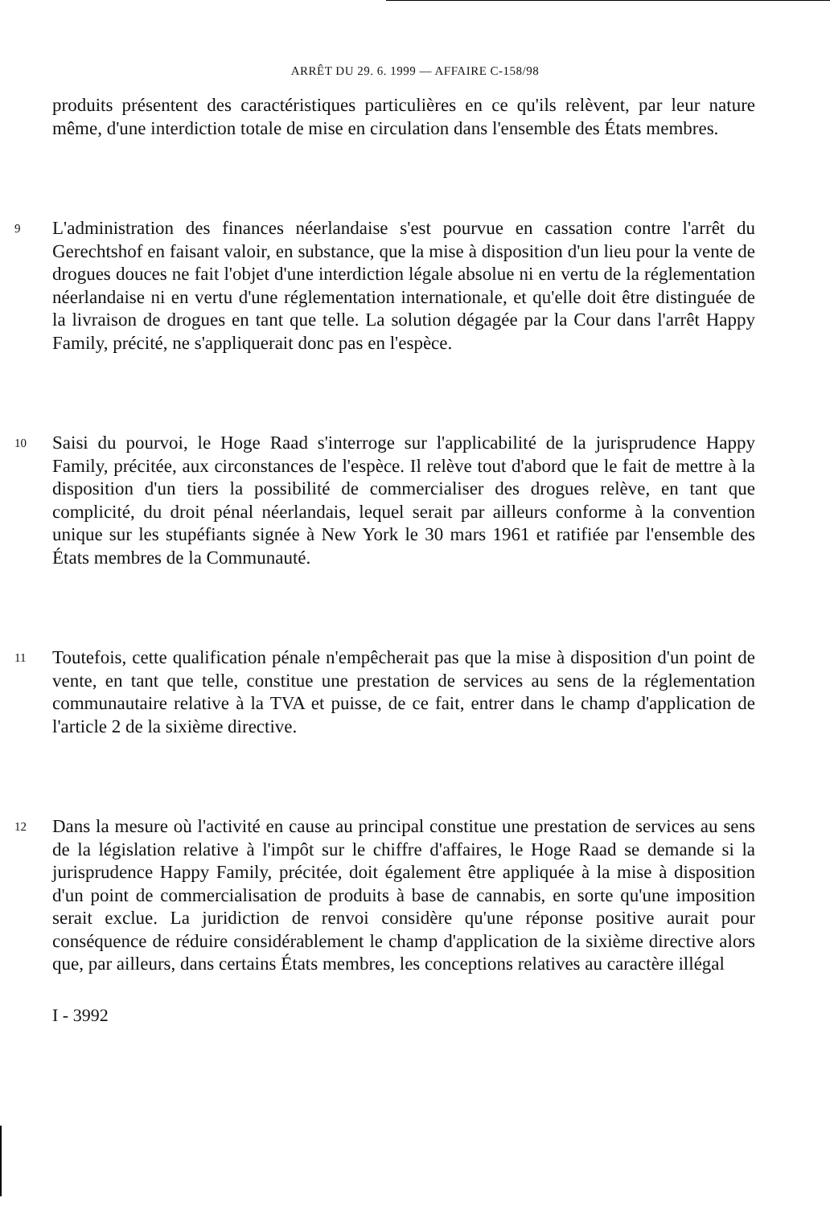ARRÊT DU 29. 6. 1999 — AFFAIRE C-158/98
produits présentent des caractéristiques particulières en ce qu'ils relèvent, par leur nature même, d'une interdiction totale de mise en circulation dans l'ensemble des États membres.
9
L'administration des finances néerlandaise s'est pourvue en cassation contre l'arrêt du Gerechtshof en faisant valoir, en substance, que la mise à disposition d'un lieu pour la vente de drogues douces ne fait l'objet d'une interdiction légale absolue ni en vertu de la réglementation néerlandaise ni en vertu d'une réglementation internationale, et qu'elle doit être distinguée de la livraison de drogues en tant que telle. La solution dégagée par la Cour dans l'arrêt Happy Family, précité, ne s'appliquerait donc pas en l'espèce.
10
Saisi du pourvoi, le Hoge Raad s'interroge sur l'applicabilité de la jurisprudence Happy Family, précitée, aux circonstances de l'espèce. Il relève tout d'abord que le fait de mettre à la disposition d'un tiers la possibilité de commercialiser des drogues relève, en tant que complicité, du droit pénal néerlandais, lequel serait par ailleurs conforme à la convention unique sur les stupéfiants signée à New York le 30 mars 1961 et ratifiée par l'ensemble des États membres de la Communauté.
11
Toutefois, cette qualification pénale n'empêcherait pas que la mise à disposition d'un point de vente, en tant que telle, constitue une prestation de services au sens de la réglementation communautaire relative à la TVA et puisse, de ce fait, entrer dans le champ d'application de l'article 2 de la sixième directive.
12
Dans la mesure où l'activité en cause au principal constitue une prestation de services au sens de la législation relative à l'impôt sur le chiffre d'affaires, le Hoge Raad se demande si la jurisprudence Happy Family, précitée, doit également être appliquée à la mise à disposition d'un point de commercialisation de produits à base de cannabis, en sorte qu'une imposition serait exclue. La juridiction de renvoi considère qu'une réponse positive aurait pour conséquence de réduire considérablement le champ d'application de la sixième directive alors que, par ailleurs, dans certains États membres, les conceptions relatives au caractère illégal
I - 3992